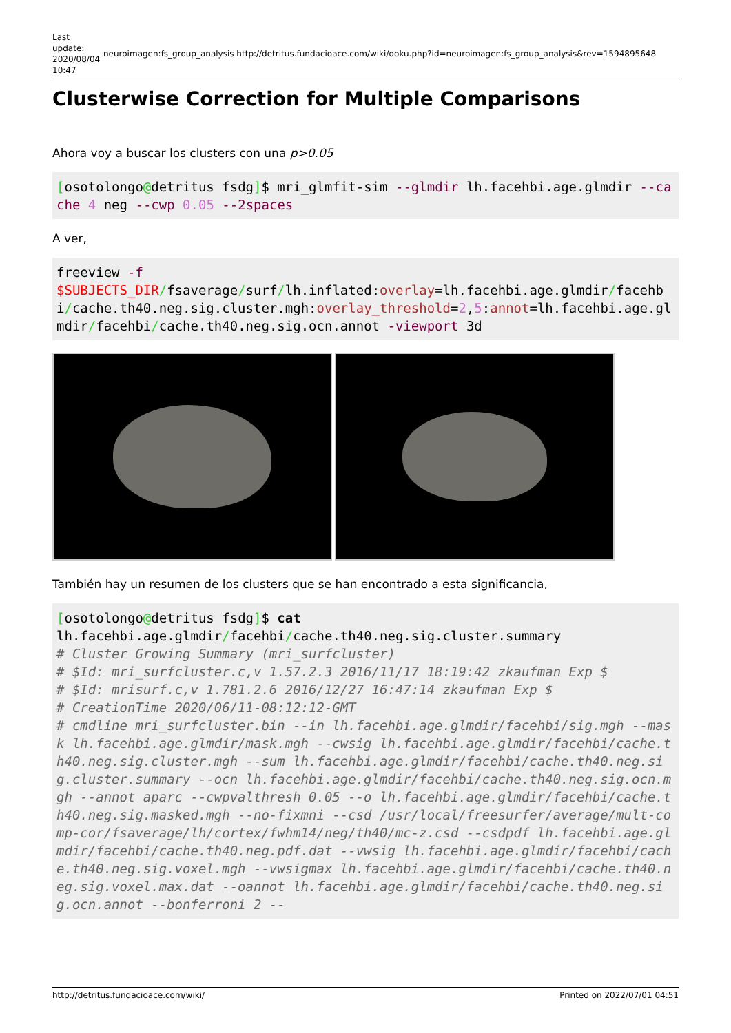Last update: 2020/08/04 10:47
neuroimagen:fs_group_analysis http://detritus.fundacioace.com/wiki/doku.php?id=neuroimagen:fs_group_analysis&rev=1594895648
Clusterwise Correction for Multiple Comparisons
Ahora voy a buscar los clusters con una p>0.05
[osotolongo@detritus fsdg]$ mri_glmfit-sim --glmdir lh.facehbi.age.glmdir --cache 4 neg --cwp 0.05 --2spaces
A ver,
freeview -f
$SUBJECTS_DIR/fsaverage/surf/lh.inflated:overlay=lh.facehbi.age.glmdir/facehbi/cache.th40.neg.sig.cluster.mgh:overlay_threshold=2,5:annot=lh.facehbi.age.glmdir/facehbi/cache.th40.neg.sig.ocn.annot -viewport 3d
También hay un resumen de los clusters que se han encontrado a esta significancia,
[osotolongo@detritus fsdg]$ cat
lh.facehbi.age.glmdir/facehbi/cache.th40.neg.sig.cluster.summary
# Cluster Growing Summary (mri_surfcluster)
# $Id: mri_surfcluster.c,v 1.57.2.3 2016/11/17 18:19:42 zkaufman Exp $
# $Id: mrisurf.c,v 1.781.2.6 2016/12/27 16:47:14 zkaufman Exp $
# CreationTime 2020/06/11-08:12:12-GMT
# cmdline mri_surfcluster.bin --in lh.facehbi.age.glmdir/facehbi/sig.mgh --mask lh.facehbi.age.glmdir/mask.mgh --cwsig lh.facehbi.age.glmdir/facehbi/cache.th40.neg.sig.cluster.mgh --sum lh.facehbi.age.glmdir/facehbi/cache.th40.neg.sig.cluster.summary --ocn lh.facehbi.age.glmdir/facehbi/cache.th40.neg.sig.ocn.mgh --annot aparc --cwpvalthresh 0.05 --o lh.facehbi.age.glmdir/facehbi/cache.th40.neg.sig.masked.mgh --no-fixmni --csd /usr/local/freesurfer/average/mult-comp-cor/fsaverage/lh/cortex/fwhm14/neg/th40/mc-z.csd --csdpdf lh.facehbi.age.glmdir/facehbi/cache.th40.neg.pdf.dat --vwsig lh.facehbi.age.glmdir/facehbi/cache.th40.neg.sig.voxel.mgh --vwsigmax lh.facehbi.age.glmdir/facehbi/cache.th40.neg.sig.voxel.max.dat --oannot lh.facehbi.age.glmdir/facehbi/cache.th40.neg.sig.ocn.annot --bonferroni 2 --
http://detritus.fundacioace.com/wiki/ Printed on 2022/07/01 04:51